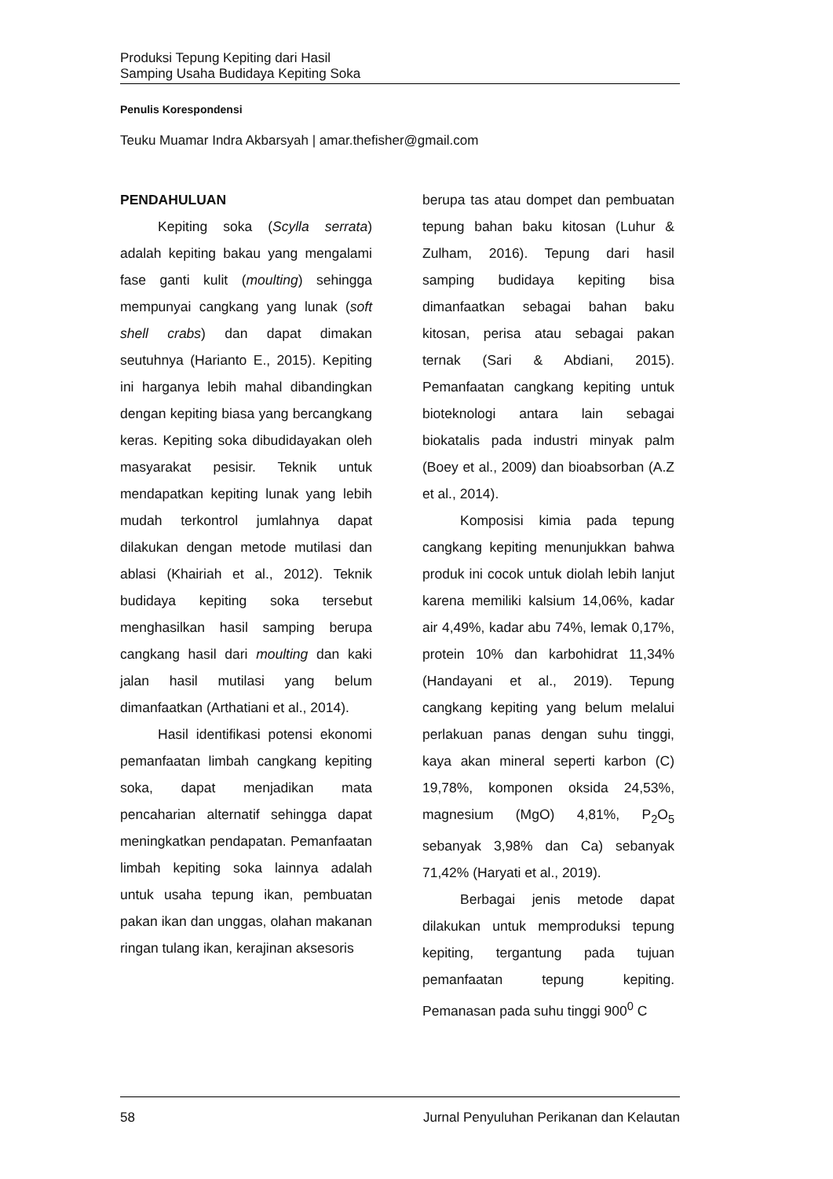Produksi Tepung Kepiting dari Hasil
Samping Usaha Budidaya Kepiting Soka
Penulis Korespondensi
Teuku Muamar Indra Akbarsyah | amar.thefisher@gmail.com
PENDAHULUAN
Kepiting soka (Scylla serrata) adalah kepiting bakau yang mengalami fase ganti kulit (moulting) sehingga mempunyai cangkang yang lunak (soft shell crabs) dan dapat dimakan seutuhnya (Harianto E., 2015). Kepiting ini harganya lebih mahal dibandingkan dengan kepiting biasa yang bercangkang keras. Kepiting soka dibudidayakan oleh masyarakat pesisir. Teknik untuk mendapatkan kepiting lunak yang lebih mudah terkontrol jumlahnya dapat dilakukan dengan metode mutilasi dan ablasi (Khairiah et al., 2012). Teknik budidaya kepiting soka tersebut menghasilkan hasil samping berupa cangkang hasil dari moulting dan kaki jalan hasil mutilasi yang belum dimanfaatkan (Arthatiani et al., 2014).
Hasil identifikasi potensi ekonomi pemanfaatan limbah cangkang kepiting soka, dapat menjadikan mata pencaharian alternatif sehingga dapat meningkatkan pendapatan. Pemanfaatan limbah kepiting soka lainnya adalah untuk usaha tepung ikan, pembuatan pakan ikan dan unggas, olahan makanan ringan tulang ikan, kerajinan aksesoris
berupa tas atau dompet dan pembuatan tepung bahan baku kitosan (Luhur & Zulham, 2016). Tepung dari hasil samping budidaya kepiting bisa dimanfaatkan sebagai bahan baku kitosan, perisa atau sebagai pakan ternak (Sari & Abdiani, 2015). Pemanfaatan cangkang kepiting untuk bioteknologi antara lain sebagai biokatalis pada industri minyak palm (Boey et al., 2009) dan bioabsorban (A.Z et al., 2014).
Komposisi kimia pada tepung cangkang kepiting menunjukkan bahwa produk ini cocok untuk diolah lebih lanjut karena memiliki kalsium 14,06%, kadar air 4,49%, kadar abu 74%, lemak 0,17%, protein 10% dan karbohidrat 11,34% (Handayani et al., 2019). Tepung cangkang kepiting yang belum melalui perlakuan panas dengan suhu tinggi, kaya akan mineral seperti karbon (C) 19,78%, komponen oksida 24,53%, magnesium (MgO) 4,81%, P<sub>2</sub>O<sub>5</sub> sebanyak 3,98% dan Ca) sebanyak 71,42% (Haryati et al., 2019).
Berbagai jenis metode dapat dilakukan untuk memproduksi tepung kepiting, tergantung pada tujuan pemanfaatan tepung kepiting. Pemanasan pada suhu tinggi 900<sup>0</sup> C
58 Jurnal Penyuluhan Perikanan dan Kelautan